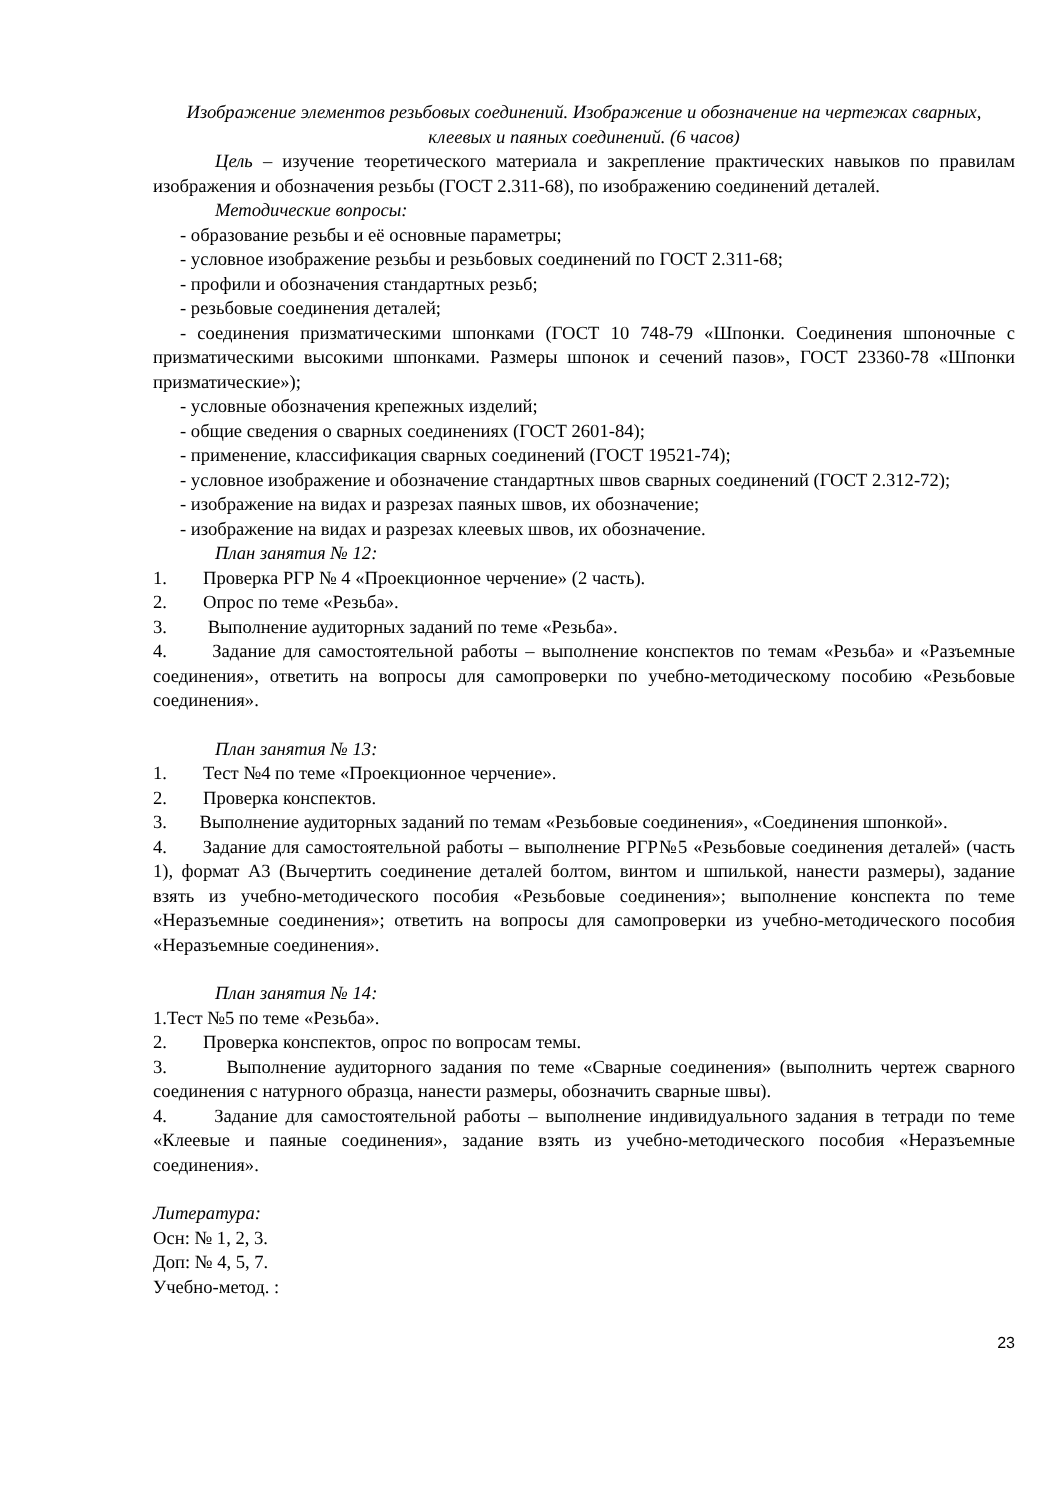Изображение элементов резьбовых соединений. Изображение и обозначение на чертежах сварных, клеевых и паяных соединений. (6 часов)
Цель – изучение теоретического материала и закрепление практических навыков по правилам изображения и обозначения резьбы (ГОСТ 2.311-68), по изображению соединений деталей.
Методические вопросы:
- образование резьбы и её основные параметры;
- условное изображение резьбы и резьбовых соединений по ГОСТ 2.311-68;
- профили и обозначения стандартных резьб;
- резьбовые соединения деталей;
- соединения призматическими шпонками (ГОСТ 10 748-79 «Шпонки. Соединения шпоночные с призматическими высокими шпонками. Размеры шпонок и сечений пазов», ГОСТ 23360-78 «Шпонки призматические»);
- условные обозначения крепежных изделий;
- общие сведения о сварных соединениях (ГОСТ 2601-84);
- применение, классификация сварных соединений (ГОСТ 19521-74);
- условное изображение и обозначение стандартных швов сварных соединений (ГОСТ 2.312-72);
- изображение на видах и разрезах паяных швов, их обозначение;
- изображение на видах и разрезах клеевых швов, их обозначение.
План занятия № 12:
1. Проверка РГР № 4 «Проекционное черчение» (2 часть).
2. Опрос по теме «Резьба».
3. Выполнение аудиторных заданий по теме «Резьба».
4. Задание для самостоятельной работы – выполнение конспектов по темам «Резьба» и «Разъемные соединения», ответить на вопросы для самопроверки по учебно-методическому пособию «Резьбовые соединения».
План занятия № 13:
1. Тест №4 по теме «Проекционное черчение».
2. Проверка конспектов.
3. Выполнение аудиторных заданий по темам «Резьбовые соединения», «Соединения шпонкой».
4. Задание для самостоятельной работы – выполнение РГР№5 «Резьбовые соединения деталей» (часть 1), формат А3 (Вычертить соединение деталей болтом, винтом и шпилькой, нанести размеры), задание взять из учебно-методического пособия «Резьбовые соединения»; выполнение конспекта по теме «Неразъемные соединения»; ответить на вопросы для самопроверки из учебно-методического пособия «Неразъемные соединения».
План занятия № 14:
1.Тест №5 по теме «Резьба».
2. Проверка конспектов, опрос по вопросам темы.
3. Выполнение аудиторного задания по теме «Сварные соединения» (выполнить чертеж сварного соединения с натурного образца, нанести размеры, обозначить сварные швы).
4. Задание для самостоятельной работы – выполнение индивидуального задания в тетради по теме «Клеевые и паяные соединения», задание взять из учебно-методического пособия «Неразъемные соединения».
Литература:
Осн: № 1, 2, 3.
Доп: № 4, 5, 7.
Учебно-метод. :
23